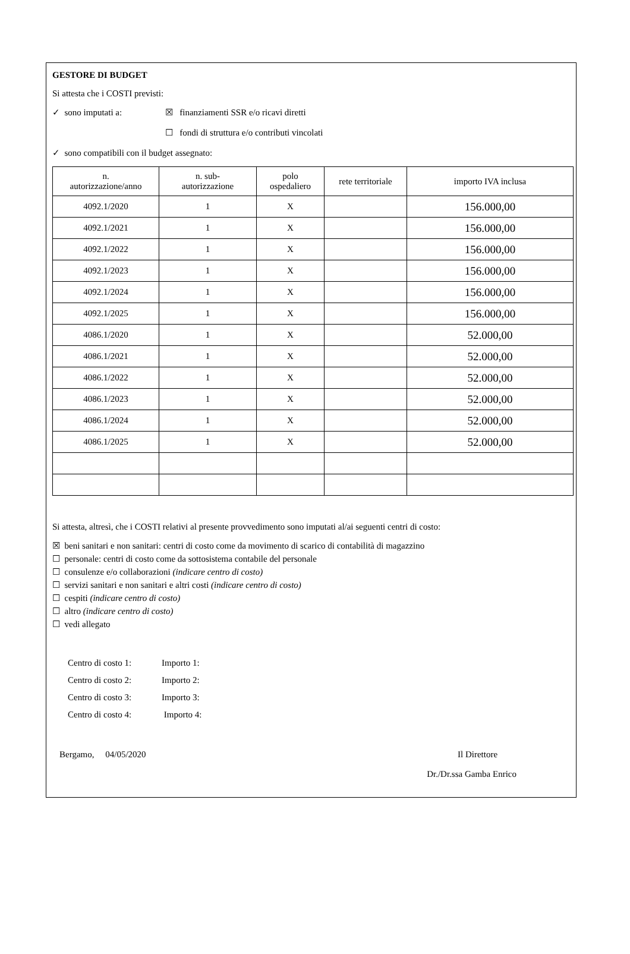GESTORE DI BUDGET
Si attesta che i COSTI previsti:
✓ sono imputati a: ☒ finanziamenti SSR e/o ricavi diretti
☐ fondi di struttura e/o contributi vincolati
✓ sono compatibili con il budget assegnato:
| n. autorizzazione/anno | n. sub- autorizzazione | polo ospedaliero | rete territoriale | importo IVA inclusa |
| --- | --- | --- | --- | --- |
| 4092.1/2020 | 1 | X | | 156.000,00 |
| 4092.1/2021 | 1 | X | | 156.000,00 |
| 4092.1/2022 | 1 | X | | 156.000,00 |
| 4092.1/2023 | 1 | X | | 156.000,00 |
| 4092.1/2024 | 1 | X | | 156.000,00 |
| 4092.1/2025 | 1 | X | | 156.000,00 |
| 4086.1/2020 | 1 | X | | 52.000,00 |
| 4086.1/2021 | 1 | X | | 52.000,00 |
| 4086.1/2022 | 1 | X | | 52.000,00 |
| 4086.1/2023 | 1 | X | | 52.000,00 |
| 4086.1/2024 | 1 | X | | 52.000,00 |
| 4086.1/2025 | 1 | X | | 52.000,00 |
Si attesta, altresì, che i COSTI relativi al presente provvedimento sono imputati al/ai seguenti centri di costo:
☒ beni sanitari e non sanitari: centri di costo come da movimento di scarico di contabilità di magazzino
☐ personale: centri di costo come da sottosistema contabile del personale
☐ consulenze e/o collaborazioni (indicare centro di costo)
☐ servizi sanitari e non sanitari e altri costi (indicare centro di costo)
☐ cespiti (indicare centro di costo)
☐ altro (indicare centro di costo)
☐ vedi allegato
Centro di costo 1: Importo 1:
Centro di costo 2: Importo 2:
Centro di costo 3: Importo 3:
Centro di costo 4: Importo 4:
Bergamo, 04/05/2020 Il Direttore
Dr./Dr.ssa Gamba Enrico